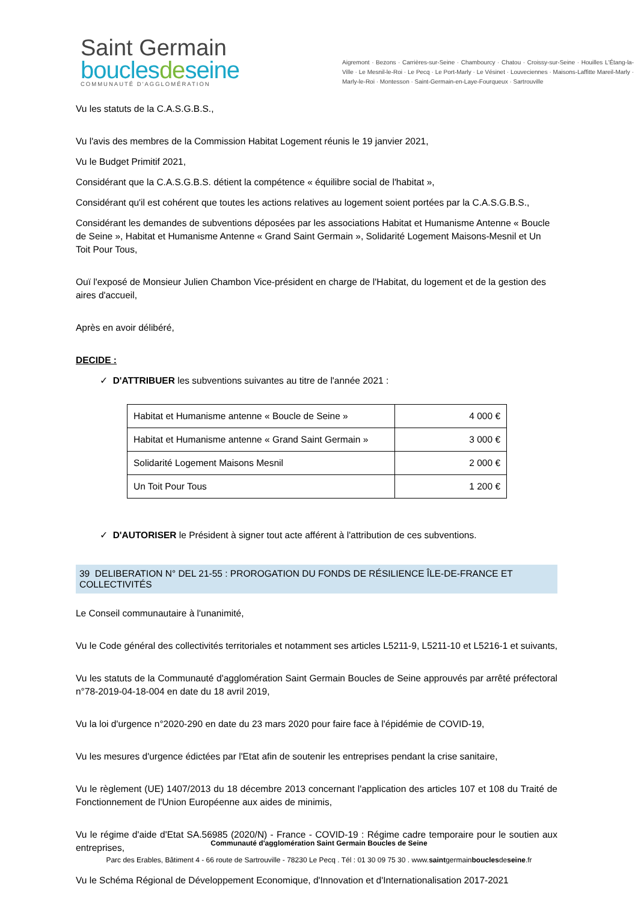Saint Germain
bouclesdeseine
COMMUNAUTÉ D'AGGLOMÉRATION
Aigremont · Bezons · Carrières-sur-Seine · Chambourcy · Chatou · Croissy-sur-Seine · Houilles L'Étang-la-Ville · Le Mesnil-le-Roi · Le Pecq · Le Port-Marly · Le Vésinet · Louveciennes · Maisons-Laffitte Mareil-Marly · Marly-le-Roi · Montesson · Saint-Germain-en-Laye-Fourqueux · Sartrouville
Vu les statuts de la C.A.S.G.B.S.,
Vu l'avis des membres de la Commission Habitat Logement réunis le 19 janvier 2021,
Vu le Budget Primitif 2021,
Considérant que la C.A.S.G.B.S. détient la compétence « équilibre social de l'habitat »,
Considérant qu'il est cohérent que toutes les actions relatives au logement soient portées par la C.A.S.G.B.S.,
Considérant les demandes de subventions déposées par les associations Habitat et Humanisme Antenne « Boucle de Seine », Habitat et Humanisme Antenne « Grand Saint Germain », Solidarité Logement Maisons-Mesnil et Un Toit Pour Tous,
Ouï l'exposé de Monsieur Julien Chambon Vice-président en charge de l'Habitat, du logement et de la gestion des aires d'accueil,
Après en avoir délibéré,
DECIDE :
✓ D'ATTRIBUER les subventions suivantes au titre de l'année 2021 :
| Habitat et Humanisme antenne « Boucle de Seine » | 4 000 € |
| Habitat et Humanisme antenne « Grand Saint Germain » | 3 000 € |
| Solidarité Logement Maisons Mesnil | 2 000 € |
| Un Toit Pour Tous | 1 200 € |
✓ D'AUTORISER le Président à signer tout acte afférent à l'attribution de ces subventions.
39 DELIBERATION N° DEL 21-55 : PROROGATION DU FONDS DE RÉSILIENCE ÎLE-DE-FRANCE ET COLLECTIVITÉS
Le Conseil communautaire à l'unanimité,
Vu le Code général des collectivités territoriales et notamment ses articles L5211-9, L5211-10 et L5216-1 et suivants,
Vu les statuts de la Communauté d'agglomération Saint Germain Boucles de Seine approuvés par arrêté préfectoral n°78-2019-04-18-004 en date du 18 avril 2019,
Vu la loi d'urgence n°2020-290 en date du 23 mars 2020 pour faire face à l'épidémie de COVID-19,
Vu les mesures d'urgence édictées par l'Etat afin de soutenir les entreprises pendant la crise sanitaire,
Vu le règlement (UE) 1407/2013 du 18 décembre 2013 concernant l'application des articles 107 et 108 du Traité de Fonctionnement de l'Union Européenne aux aides de minimis,
Vu le régime d'aide d'Etat SA.56985 (2020/N) - France - COVID-19 : Régime cadre temporaire pour le soutien aux entreprises,
Vu le Schéma Régional de Développement Economique, d'Innovation et d'Internationalisation 2017-2021
Communauté d'agglomération Saint Germain Boucles de Seine
Parc des Erables, Bâtiment 4 - 66 route de Sartrouville - 78230 Le Pecq . Tél : 01 30 09 75 30 . www.saintgermainbouclesdeseine.fr